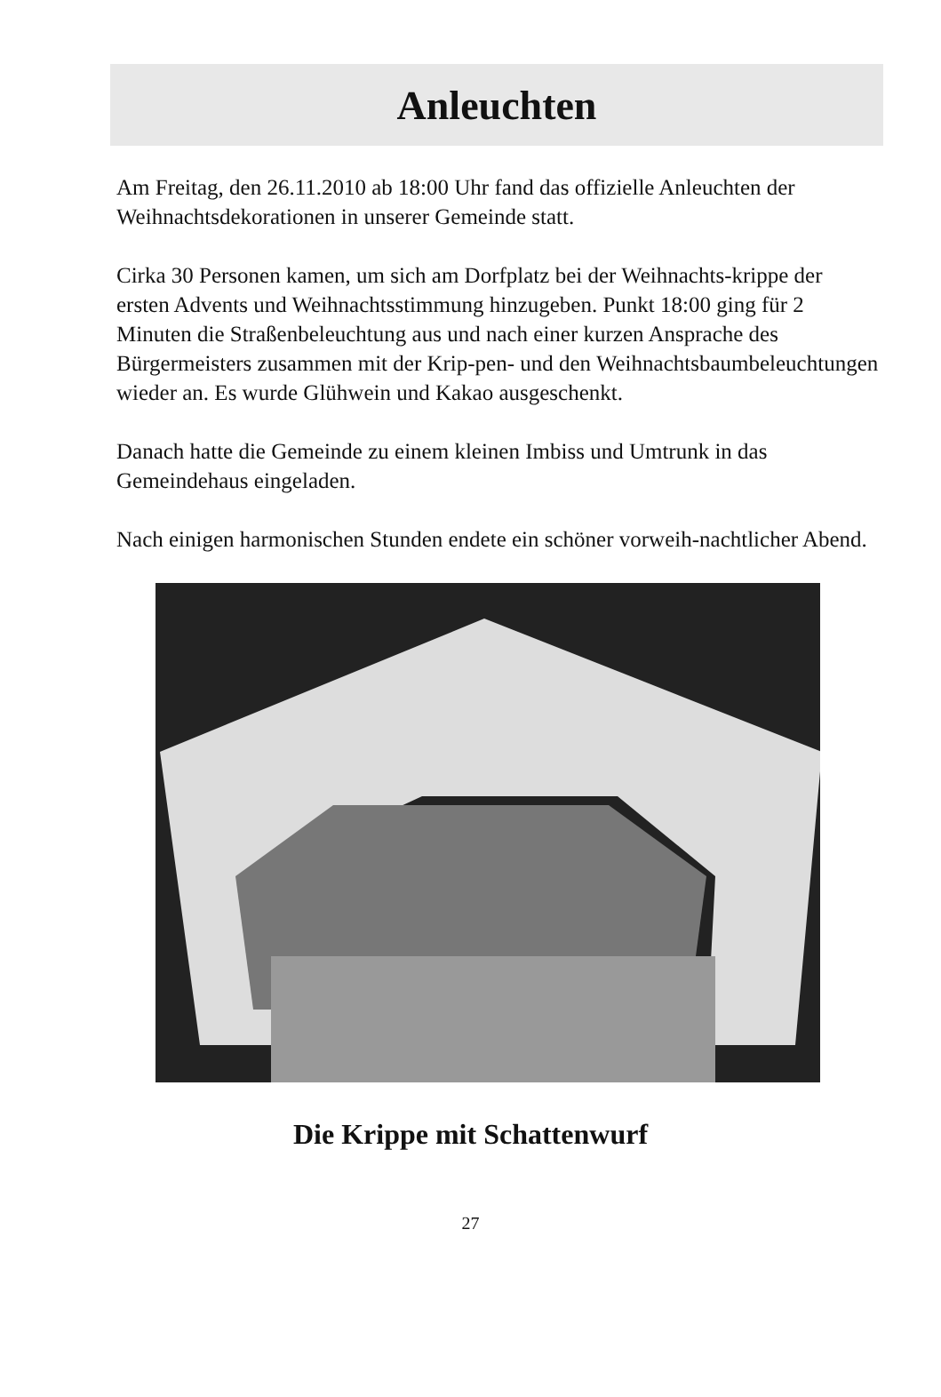Anleuchten
Am Freitag, den 26.11.2010 ab 18:00 Uhr fand das offizielle Anleuchten der Weihnachtsdekorationen in unserer Gemeinde statt.
Cirka 30 Personen kamen, um sich am Dorfplatz bei der Weihnachts-krippe der ersten Advents und Weihnachtsstimmung hinzugeben. Punkt 18:00 ging für 2 Minuten die Straßenbeleuchtung aus und nach einer kurzen Ansprache des Bürgermeisters zusammen mit der Krip-pen- und den Weihnachtsbaumbeleuchtungen wieder an. Es wurde Glühwein und Kakao ausgeschenkt.
Danach hatte die Gemeinde zu einem kleinen Imbiss und Umtrunk in das Gemeindehaus eingeladen.
Nach einigen harmonischen Stunden endete ein schöner vorweih-nachtlicher Abend.
Die Krippe mit Schattenwurf
27